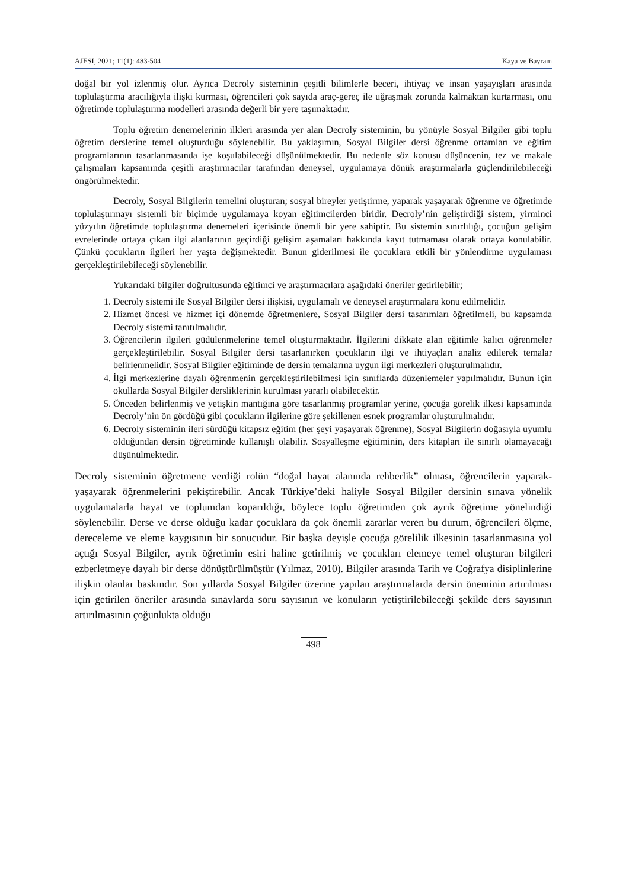AJESI, 2021; 11(1): 483-504 Kaya ve Bayram
doğal bir yol izlenmiş olur. Ayrıca Decroly sisteminin çeşitli bilimlerle beceri, ihtiyaç ve insan yaşayışları arasında toplulaştırma aracılığıyla ilişki kurması, öğrencileri çok sayıda araç-gereç ile uğraşmak zorunda kalmaktan kurtarması, onu öğretimde toplulaştırma modelleri arasında değerli bir yere taşımaktadır.
Toplu öğretim denemelerinin ilkleri arasında yer alan Decroly sisteminin, bu yönüyle Sosyal Bilgiler gibi toplu öğretim derslerine temel oluşturduğu söylenebilir. Bu yaklaşımın, Sosyal Bilgiler dersi öğrenme ortamları ve eğitim programlarının tasarlanmasında işe koşulabileceği düşünülmektedir. Bu nedenle söz konusu düşüncenin, tez ve makale çalışmaları kapsamında çeşitli araştırmacılar tarafından deneysel, uygulamaya dönük araştırmalarla güçlendirilebileceği öngörülmektedir.
Decroly, Sosyal Bilgilerin temelini oluşturan; sosyal bireyler yetiştirme, yaparak yaşayarak öğrenme ve öğretimde toplulaştırmayı sistemli bir biçimde uygulamaya koyan eğitimcilerden biridir. Decroly’nin geliştirdiği sistem, yirminci yüzyılın öğretimde toplulaştırma denemeleri içerisinde önemli bir yere sahiptir. Bu sistemin sınırlılığı, çocuğun gelişim evrelerinde ortaya çıkan ilgi alanlarının geçirdiği gelişim aşamaları hakkında kayıt tutmaması olarak ortaya konulabilir. Çünkü çocukların ilgileri her yaşta değişmektedir. Bunun giderilmesi ile çocuklara etkili bir yönlendirme uygulaması gerçekleştirilebileceği söylenebilir.
Yukarıdaki bilgiler doğrultusunda eğitimci ve araştırmacılara aşağıdaki öneriler getirilebilir;
1. Decroly sistemi ile Sosyal Bilgiler dersi ilişkisi, uygulamalı ve deneysel araştırmalara konu edilmelidir.
2. Hizmet öncesi ve hizmet içi dönemde öğretmenlere, Sosyal Bilgiler dersi tasarımları öğretilmeli, bu kapsamda Decroly sistemi tanıtılmalıdır.
3. Öğrencilerin ilgileri güdülenmelerine temel oluşturmaktadır. İlgilerini dikkate alan eğitimle kalıcı öğrenmeler gerçekleştirilebilir. Sosyal Bilgiler dersi tasarlanırken çocukların ilgi ve ihtiyaçları analiz edilerek temalar belirlenmelidir. Sosyal Bilgiler eğitiminde de dersin temalarına uygun ilgi merkezleri oluşturulmalıdır.
4. İlgi merkezlerine dayalı öğrenmenin gerçekleştirilebilmesi için sınıflarda düzenlemeler yapılmalıdır. Bunun için okullarda Sosyal Bilgiler dersliklerinin kurulması yararlı olabilecektir.
5. Önceden belirlenmiş ve yetişkin mantığına göre tasarlanmış programlar yerine, çocuğa görelik ilkesi kapsamında Decroly’nin ön gördüğü gibi çocukların ilgilerine göre şekillenen esnek programlar oluşturulmalıdır.
6. Decroly sisteminin ileri sürdüğü kitapsız eğitim (her şeyi yaşayarak öğrenme), Sosyal Bilgilerin doğasıyla uyumlu olduğundan dersin öğretiminde kullanışlı olabilir. Sosyalleşme eğitiminin, ders kitapları ile sınırlı olamayacağı düşünülmektedir.
Decroly sisteminin öğretmene verdiği rolün “doğal hayat alanında rehberlik” olması, öğrencilerin yaparak-yaşayarak öğrenmelerini pekiştirebilir. Ancak Türkiye’deki haliyle Sosyal Bilgiler dersinin sınava yönelik uygulamalarla hayat ve toplumdan koparıldığı, böylece toplu öğretimden çok ayrık öğretime yönelindiği söylenebilir. Derse ve derse olduğu kadar çocuklara da çok önemli zararlar veren bu durum, öğrencileri ölçme, dereceleme ve eleme kaygısının bir sonucudur. Bir başka deyişle çocuğa görelilik ilkesinin tasarlanmasına yol açtığı Sosyal Bilgiler, ayrık öğretimin esiri haline getirilmiş ve çocukları elemeye temel oluşturan bilgileri ezberletmeye dayalı bir derse dönüştürülmüştür (Yılmaz, 2010). Bilgiler arasında Tarih ve Coğrafya disiplinlerine ilişkin olanlar baskındır. Son yıllarda Sosyal Bilgiler üzerine yapılan araştırmalarda dersin öneminin artırılması için getirilen öneriler arasında sınavlarda soru sayısının ve konuların yetiştirilebileceği şekilde ders sayısının artırılmasının çoğunlukta olduğu
498